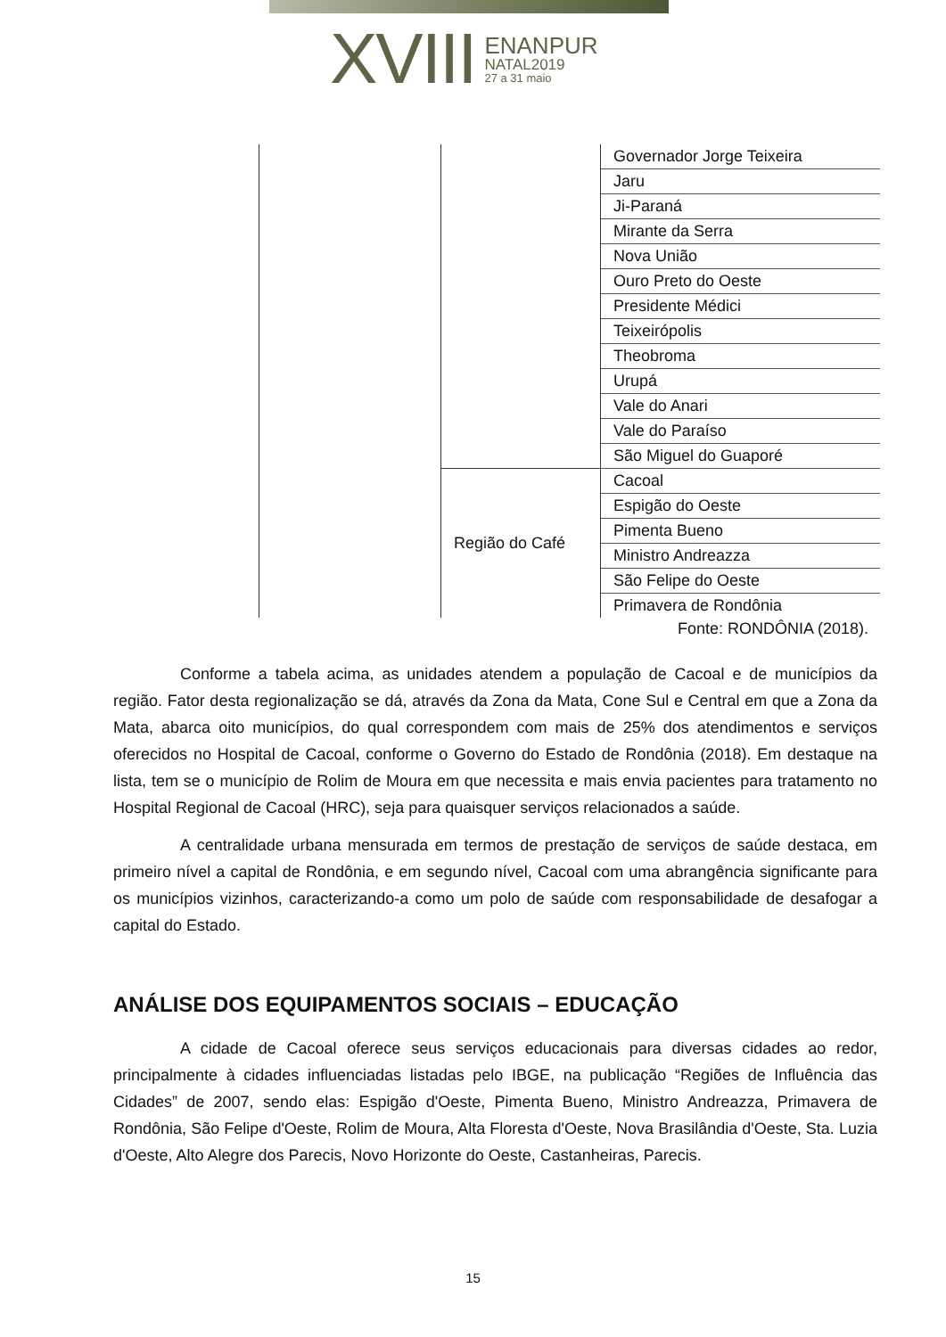XVIII
ENANPUR
NATAL2019
27 a 31 maio
| | | Governador Jorge Teixeira |
| | | Jaru |
| | | Ji-Paraná |
| | | Mirante da Serra |
| | | Nova União |
| | | Ouro Preto do Oeste |
| | | Presidente Médici |
| | | Teixeirópolis |
| | | Theobroma |
| | | Urupá |
| | | Vale do Anari |
| | | Vale do Paraíso |
| | | São Miguel do Guaporé |
| | Região do Café | Cacoal |
| | | Espigão do Oeste |
| | | Pimenta Bueno |
| | | Ministro Andreazza |
| | | São Felipe do Oeste |
| | | Primavera de Rondônia |
Fonte: RONDÔNIA (2018).
Conforme a tabela acima, as unidades atendem a população de Cacoal e de municípios da região. Fator desta regionalização se dá, através da Zona da Mata, Cone Sul e Central em que a Zona da Mata, abarca oito municípios, do qual correspondem com mais de 25% dos atendimentos e serviços oferecidos no Hospital de Cacoal, conforme o Governo do Estado de Rondônia (2018). Em destaque na lista, tem se o município de Rolim de Moura em que necessita e mais envia pacientes para tratamento no Hospital Regional de Cacoal (HRC), seja para quaisquer serviços relacionados a saúde.
A centralidade urbana mensurada em termos de prestação de serviços de saúde destaca, em primeiro nível a capital de Rondônia, e em segundo nível, Cacoal com uma abrangência significante para os municípios vizinhos, caracterizando-a como um polo de saúde com responsabilidade de desafogar a capital do Estado.
ANÁLISE DOS EQUIPAMENTOS SOCIAIS – EDUCAÇÃO
A cidade de Cacoal oferece seus serviços educacionais para diversas cidades ao redor, principalmente à cidades influenciadas listadas pelo IBGE, na publicação “Regiões de Influência das Cidades” de 2007, sendo elas: Espigão d'Oeste, Pimenta Bueno, Ministro Andreazza, Primavera de Rondônia, São Felipe d'Oeste, Rolim de Moura, Alta Floresta d'Oeste, Nova Brasilândia d'Oeste, Sta. Luzia d'Oeste, Alto Alegre dos Parecis, Novo Horizonte do Oeste, Castanheiras, Parecis.
15